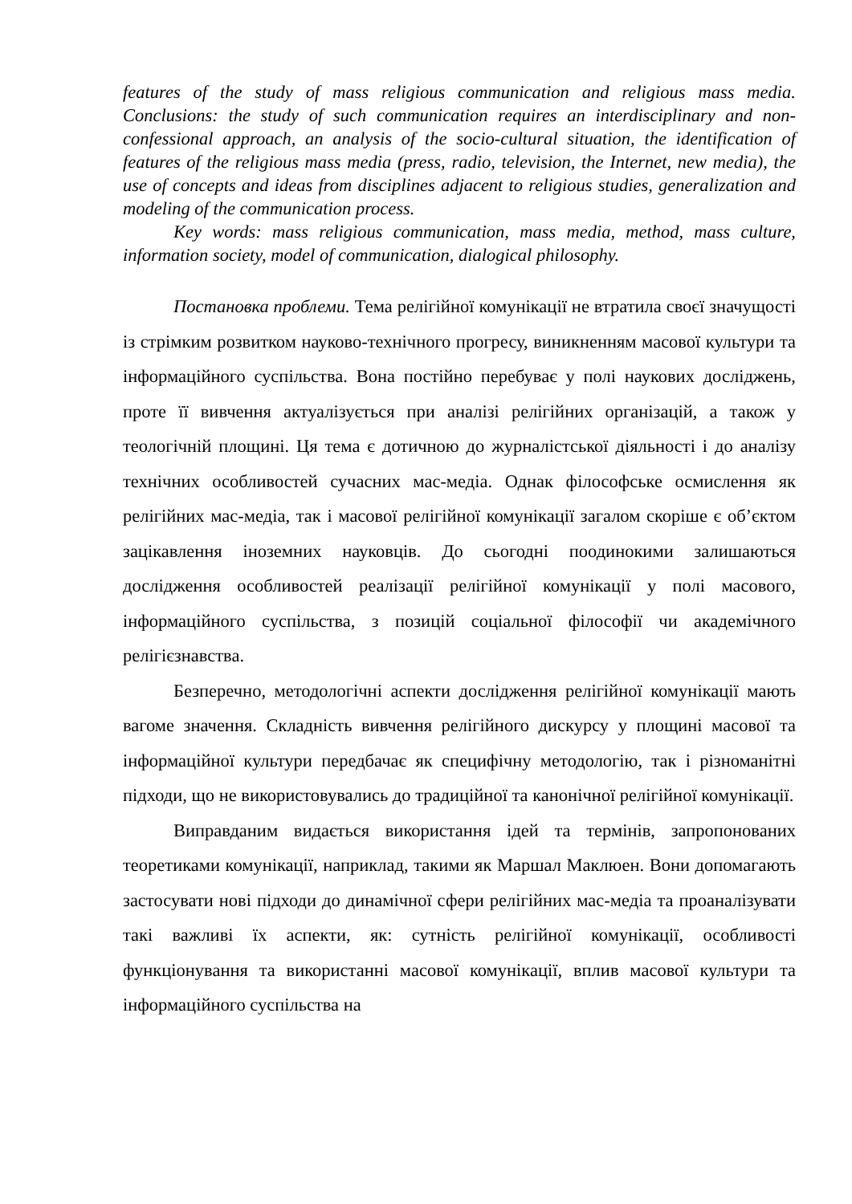features of the study of mass religious communication and religious mass media. Conclusions: the study of such communication requires an interdisciplinary and non-confessional approach, an analysis of the socio-cultural situation, the identification of features of the religious mass media (press, radio, television, the Internet, new media), the use of concepts and ideas from disciplines adjacent to religious studies, generalization and modeling of the communication process.
Key words: mass religious communication, mass media, method, mass culture, information society, model of communication, dialogical philosophy.
Постановка проблеми. Тема релігійної комунікації не втратила своєї значущості із стрімким розвитком науково-технічного прогресу, виникненням масової культури та інформаційного суспільства. Вона постійно перебуває у полі наукових досліджень, проте її вивчення актуалізується при аналізі релігійних організацій, а також у теологічній площині. Ця тема є дотичною до журналістської діяльності і до аналізу технічних особливостей сучасних мас-медіа. Однак філософське осмислення як релігійних мас-медіа, так і масової релігійної комунікації загалом скоріше є об’єктом зацікавлення іноземних науковців. До сьогодні поодинокими залишаються дослідження особливостей реалізації релігійної комунікації у полі масового, інформаційного суспільства, з позицій соціальної філософії чи академічного релігієзнавства.
Безперечно, методологічні аспекти дослідження релігійної комунікації мають вагоме значення. Складність вивчення релігійного дискурсу у площині масової та інформаційної культури передбачає як специфічну методологію, так і різноманітні підходи, що не використовувались до традиційної та канонічної релігійної комунікації.
Виправданим видається використання ідей та термінів, запропонованих теоретиками комунікації, наприклад, такими як Маршал Маклюен. Вони допомагають застосувати нові підходи до динамічної сфери релігійних мас-медіа та проаналізувати такі важливі їх аспекти, як: сутність релігійної комунікації, особливості функціонування та використанні масової комунікації, вплив масової культури та інформаційного суспільства на